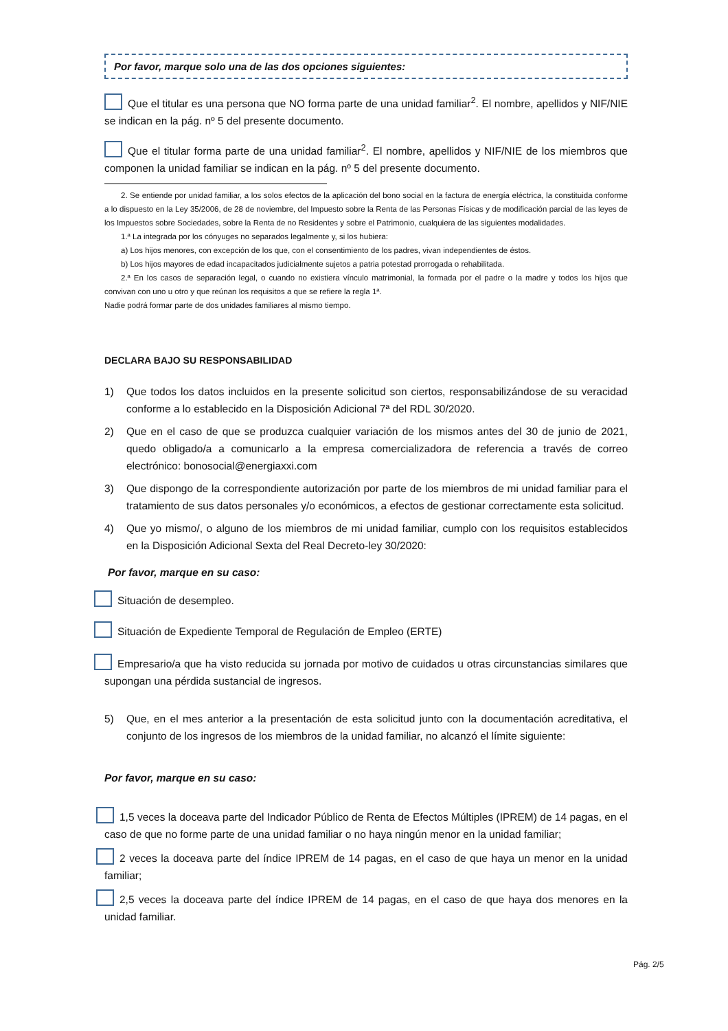Por favor, marque solo una de las dos opciones siguientes:
Que el titular es una persona que NO forma parte de una unidad familiar<sup>2</sup>. El nombre, apellidos y NIF/NIE se indican en la pág. nº 5 del presente documento.
Que el titular forma parte de una unidad familiar<sup>2</sup>. El nombre, apellidos y NIF/NIE de los miembros que componen la unidad familiar se indican en la pág. nº 5 del presente documento.
2. Se entiende por unidad familiar, a los solos efectos de la aplicación del bono social en la factura de energía eléctrica, la constituida conforme a lo dispuesto en la Ley 35/2006, de 28 de noviembre, del Impuesto sobre la Renta de las Personas Físicas y de modificación parcial de las leyes de los Impuestos sobre Sociedades, sobre la Renta de no Residentes y sobre el Patrimonio, cualquiera de las siguientes modalidades.
1.ª La integrada por los cónyuges no separados legalmente y, si los hubiera:
a) Los hijos menores, con excepción de los que, con el consentimiento de los padres, vivan independientes de éstos.
b) Los hijos mayores de edad incapacitados judicialmente sujetos a patria potestad prorrogada o rehabilitada.
2.ª En los casos de separación legal, o cuando no existiera vínculo matrimonial, la formada por el padre o la madre y todos los hijos que convivan con uno u otro y que reúnan los requisitos a que se refiere la regla 1ª.
Nadie podrá formar parte de dos unidades familiares al mismo tiempo.
DECLARA BAJO SU RESPONSABILIDAD
1) Que todos los datos incluidos en la presente solicitud son ciertos, responsabilizándose de su veracidad conforme a lo establecido en la Disposición Adicional 7ª del RDL 30/2020.
2) Que en el caso de que se produzca cualquier variación de los mismos antes del 30 de junio de 2021, quedo obligado/a a comunicarlo a la empresa comercializadora de referencia a través de correo electrónico: bonosocial@energiaxxi.com
3) Que dispongo de la correspondiente autorización por parte de los miembros de mi unidad familiar para el tratamiento de sus datos personales y/o económicos, a efectos de gestionar correctamente esta solicitud.
4) Que yo mismo/, o alguno de los miembros de mi unidad familiar, cumplo con los requisitos establecidos en la Disposición Adicional Sexta del Real Decreto-ley 30/2020:
Por favor, marque en su caso:
Situación de desempleo.
Situación de Expediente Temporal de Regulación de Empleo (ERTE)
Empresario/a que ha visto reducida su jornada por motivo de cuidados u otras circunstancias similares que supongan una pérdida sustancial de ingresos.
5) Que, en el mes anterior a la presentación de esta solicitud junto con la documentación acreditativa, el conjunto de los ingresos de los miembros de la unidad familiar, no alcanzó el límite siguiente:
Por favor, marque en su caso:
1,5 veces la doceava parte del Indicador Público de Renta de Efectos Múltiples (IPREM) de 14 pagas, en el caso de que no forme parte de una unidad familiar o no haya ningún menor en la unidad familiar;
2 veces la doceava parte del índice IPREM de 14 pagas, en el caso de que haya un menor en la unidad familiar;
2,5 veces la doceava parte del índice IPREM de 14 pagas, en el caso de que haya dos menores en la unidad familiar.
Pág. 2/5